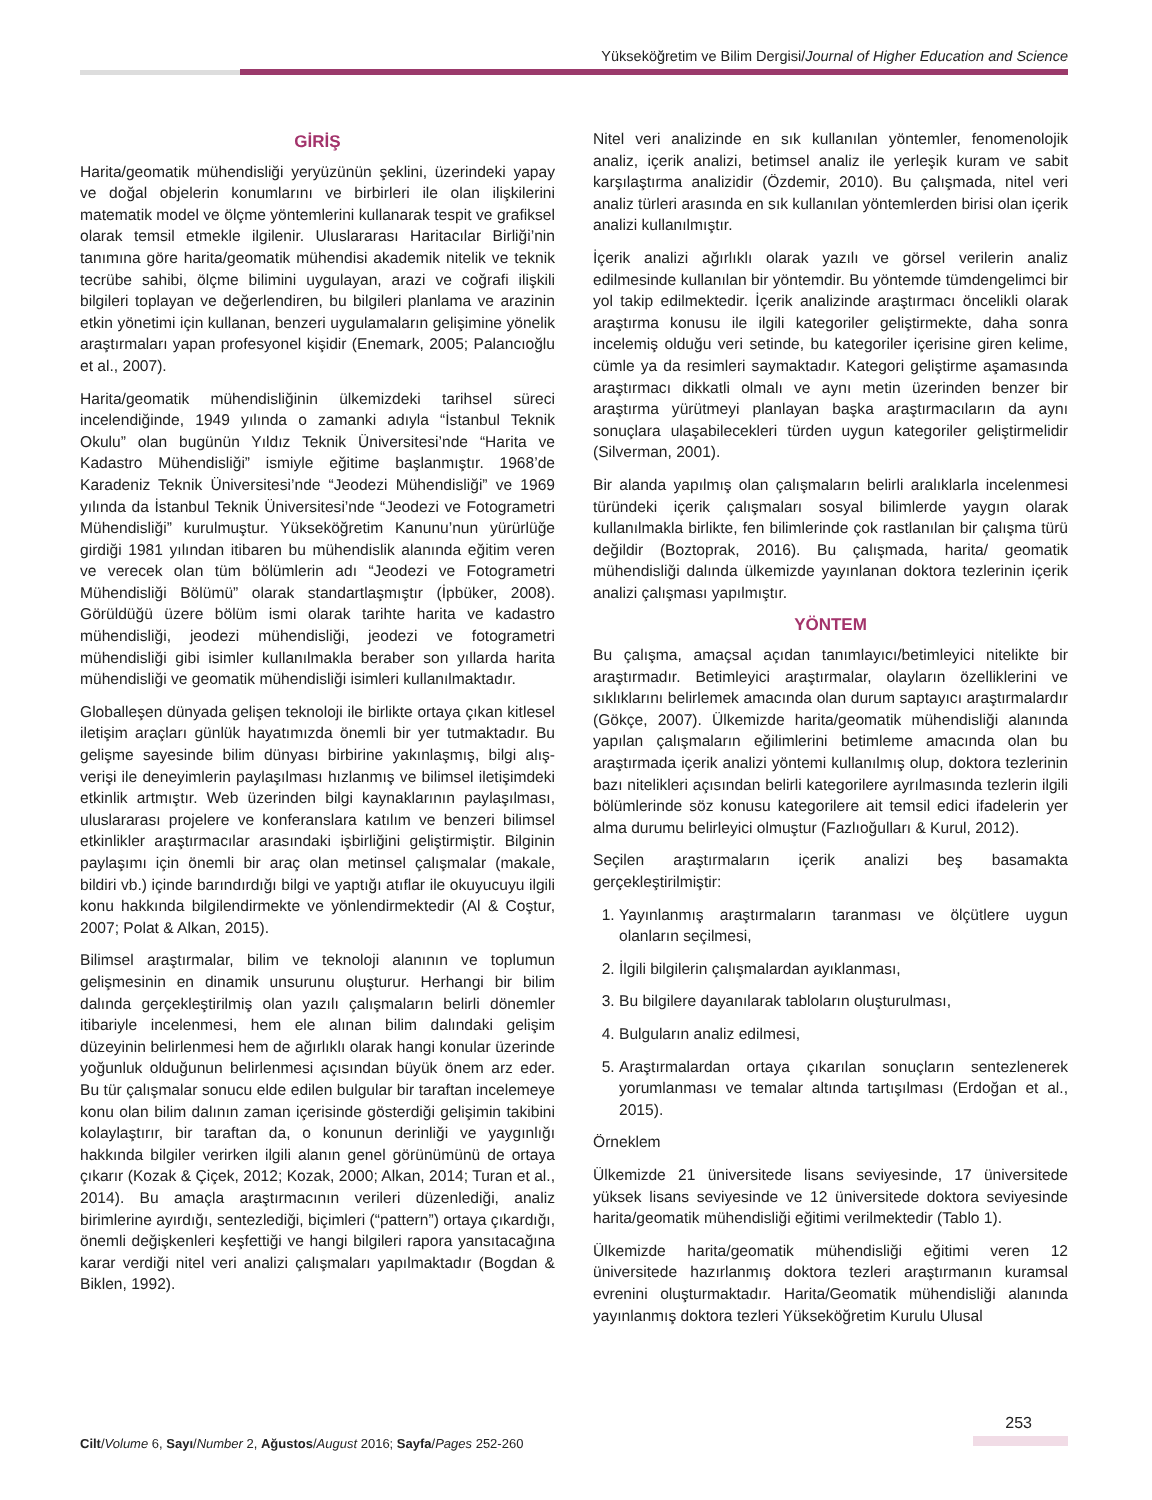Yükseköğretim ve Bilim Dergisi/Journal of Higher Education and Science
GİRİŞ
Harita/geomatik mühendisliği yeryüzünün şeklini, üzerindeki yapay ve doğal objelerin konumlarını ve birbirleri ile olan ilişkilerini matematik model ve ölçme yöntemlerini kullanarak tespit ve grafiksel olarak temsil etmekle ilgilenir. Uluslararası Haritacılar Birliği’nin tanımına göre harita/geomatik mühendisi akademik nitelik ve teknik tecrübe sahibi, ölçme bilimini uygulayan, arazi ve coğrafi ilişkili bilgileri toplayan ve değerlendiren, bu bilgileri planlama ve arazinin etkin yönetimi için kullanan, benzeri uygulamaların gelişimine yönelik araştırmaları yapan profesyonel kişidir (Enemark, 2005; Palancıoğlu et al., 2007).
Harita/geomatik mühendisliğinin ülkemizdeki tarihsel süreci incelendiğinde, 1949 yılında o zamanki adıyla “İstanbul Teknik Okulu” olan bugünün Yıldız Teknik Üniversitesi’nde “Harita ve Kadastro Mühendisliği” ismiyle eğitime başlanmıştır. 1968’de Karadeniz Teknik Üniversitesi’nde “Jeodezi Mühendisliği” ve 1969 yılında da İstanbul Teknik Üniversitesi’nde “Jeodezi ve Fotogrametri Mühendisliği” kurulmuştur. Yükseköğretim Kanunu’nun yürürlüğe girdiği 1981 yılından itibaren bu mühendislik alanında eğitim veren ve verecek olan tüm bölümlerin adı “Jeodezi ve Fotogrametri Mühendisliği Bölümü” olarak standartlaşmıştır (İpbüker, 2008). Görüldüğü üzere bölüm ismi olarak tarihte harita ve kadastro mühendisliği, jeodezi mühendisliği, jeodezi ve fotogrametri mühendisliği gibi isimler kullanılmakla beraber son yıllarda harita mühendisliği ve geomatik mühendisliği isimleri kullanılmaktadır.
Globalleşen dünyada gelişen teknoloji ile birlikte ortaya çıkan kitlesel iletişim araçları günlük hayatımızda önemli bir yer tutmaktadır. Bu gelişme sayesinde bilim dünyası birbirine yakınlaşmış, bilgi alış-verişi ile deneyimlerin paylaşılması hızlanmış ve bilimsel iletişimdeki etkinlik artmıştır. Web üzerinden bilgi kaynaklarının paylaşılması, uluslararası projelere ve konferanslara katılım ve benzeri bilimsel etkinlikler araştırmacılar arasındaki işbirliğini geliştirmiştir. Bilginin paylaşımı için önemli bir araç olan metinsel çalışmalar (makale, bildiri vb.) içinde barındırdığı bilgi ve yaptığı atıflar ile okuyucuyu ilgili konu hakkında bilgilendirmekte ve yönlendirmektedir (Al & Coştur, 2007; Polat & Alkan, 2015).
Bilimsel araştırmalar, bilim ve teknoloji alanının ve toplumun gelişmesinin en dinamik unsurunu oluşturur. Herhangi bir bilim dalında gerçekleştirilmiş olan yazılı çalışmaların belirli dönemler itibariyle incelenmesi, hem ele alınan bilim dalındaki gelişim düzeyinin belirlenmesi hem de ağırlıklı olarak hangi konular üzerinde yoğunluk olduğunun belirlenmesi açısından büyük önem arz eder. Bu tür çalışmalar sonucu elde edilen bulgular bir taraftan incelemeye konu olan bilim dalının zaman içerisinde gösterdiği gelişimin takibini kolaylaştırır, bir taraftan da, o konunun derinliği ve yaygınlığı hakkında bilgiler verirken ilgili alanın genel görünümünü de ortaya çıkarır (Kozak & Çiçek, 2012; Kozak, 2000; Alkan, 2014; Turan et al., 2014). Bu amaçla araştırmacının verileri düzenlediği, analiz birimlerine ayırdığı, sentezlediği, biçimleri (“pattern”) ortaya çıkardığı, önemli değişkenleri keşfettiği ve hangi bilgileri rapora yansıtacağına karar verdiği nitel veri analizi çalışmaları yapılmaktadır (Bogdan & Biklen, 1992).
Nitel veri analizinde en sık kullanılan yöntemler, fenomenolojik analiz, içerik analizi, betimsel analiz ile yerleşik kuram ve sabit karşılaştırma analizidir (Özdemir, 2010). Bu çalışmada, nitel veri analiz türleri arasında en sık kullanılan yöntemlerden birisi olan içerik analizi kullanılmıştır.
İçerik analizi ağırlıklı olarak yazılı ve görsel verilerin analiz edilmesinde kullanılan bir yöntemdir. Bu yöntemde tümdengelimci bir yol takip edilmektedir. İçerik analizinde araştırmacı öncelikli olarak araştırma konusu ile ilgili kategoriler geliştirmekte, daha sonra incelemiş olduğu veri setinde, bu kategoriler içerisine giren kelime, cümle ya da resimleri saymaktadır. Kategori geliştirme aşamasında araştırmacı dikkatli olmalı ve aynı metin üzerinden benzer bir araştırma yürütmeyi planlayan başka araştırmacıların da aynı sonuçlara ulaşabilecekleri türden uygun kategoriler geliştirmelidir (Silverman, 2001).
Bir alanda yapılmış olan çalışmaların belirli aralıklarla incelenmesi türündeki içerik çalışmaları sosyal bilimlerde yaygın olarak kullanılmakla birlikte, fen bilimlerinde çok rastlanılan bir çalışma türü değildir (Boztoprak, 2016). Bu çalışmada, harita/ geomatik mühendisliği dalında ülkemizde yayınlanan doktora tezlerinin içerik analizi çalışması yapılmıştır.
YÖNTEM
Bu çalışma, amaçsal açıdan tanımlayıcı/betimleyici nitelikte bir araştırmadır. Betimleyici araştırmalar, olayların özelliklerini ve sıklıklarını belirlemek amacında olan durum saptayıcı araştırmalardır (Gökçe, 2007). Ülkemizde harita/geomatik mühendisliği alanında yapılan çalışmaların eğilimlerini betimleme amacında olan bu araştırmada içerik analizi yöntemi kullanılmış olup, doktora tezlerinin bazı nitelikleri açısından belirli kategorilere ayrılmasında tezlerin ilgili bölümlerinde söz konusu kategorilere ait temsil edici ifadelerin yer alma durumu belirleyici olmuştur (Fazlıoğulları & Kurul, 2012).
Seçilen araştırmaların içerik analizi beş basamakta gerçekleştirilmiştir:
1. Yayınlanmış araştırmaların taranması ve ölçütlere uygun olanların seçilmesi,
2. İlgili bilgilerin çalışmalardan ayıklanması,
3. Bu bilgilere dayanılarak tabloların oluşturulması,
4. Bulguların analiz edilmesi,
5. Araştırmalardan ortaya çıkarılan sonuçların sentezlenerek yorumlanması ve temalar altında tartışılması (Erdoğan et al., 2015).
Örneklem
Ülkemizde 21 üniversitede lisans seviyesinde, 17 üniversitede yüksek lisans seviyesinde ve 12 üniversitede doktora seviyesinde harita/geomatik mühendisliği eğitimi verilmektedir (Tablo 1).
Ülkemizde harita/geomatik mühendisliği eğitimi veren 12 üniversitede hazırlanmış doktora tezleri araştırmanın kuramsal evrenini oluşturmaktadır. Harita/Geomatik mühendisliği alanında yayınlanmış doktora tezleri Yükseköğretim Kurulu Ulusal
253
Cilt/Volume 6, Sayı/Number 2, Ağustos/August 2016; Sayfa/Pages 252-260